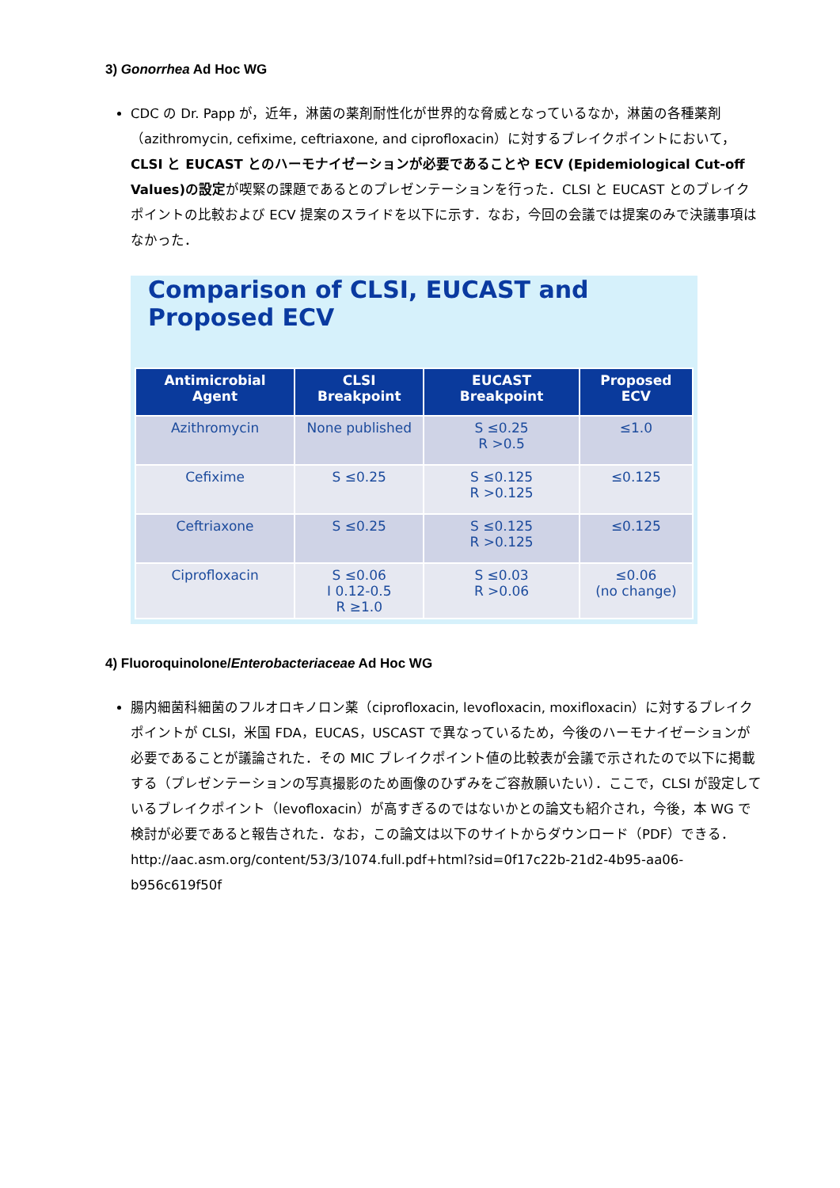3) Gonorrhea Ad Hoc WG
CDC の Dr. Papp が，近年，淋菌の薬剤耐性化が世界的な脅威となっているなか，淋菌の各種薬剤（azithromycin, cefixime, ceftriaxone, and ciprofloxacin）に対するブレイクポイントにおいて，CLSI と EUCAST とのハーモナイゼーションが必要であることや ECV (Epidemiological Cut-off Values)の設定が喫緊の課題であるとのプレゼンテーションを行った．CLSI と EUCAST とのブレイクポイントの比較および ECV 提案のスライドを以下に示す．なお，今回の会議では提案のみで決議事項はなかった．
Comparison of CLSI, EUCAST and Proposed ECV
| Antimicrobial Agent | CLSI Breakpoint | EUCAST Breakpoint | Proposed ECV |
| --- | --- | --- | --- |
| Azithromycin | None published | S ≤0.25 R >0.5 | ≤1.0 |
| Cefixime | S ≤0.25 | S ≤0.125 R >0.125 | ≤0.125 |
| Ceftriaxone | S ≤0.25 | S ≤0.125 R >0.125 | ≤0.125 |
| Ciprofloxacin | S ≤0.06 I 0.12-0.5 R ≥1.0 | S ≤0.03 R >0.06 | ≤0.06 (no change) |
4) Fluoroquinolone/Enterobacteriaceae Ad Hoc WG
腸内細菌科細菌のフルオロキノロン薬（ciprofloxacin, levofloxacin, moxifloxacin）に対するブレイクポイントが CLSI，米国 FDA，EUCAS，USCAST で異なっているため，今後のハーモナイゼーションが必要であることが議論された．その MIC ブレイクポイント値の比較表が会議で示されたので以下に掲載する（プレゼンテーションの写真撮影のため画像のひずみをご容赦願いたい）．ここで，CLSI が設定しているブレイクポイント（levofloxacin）が高すぎるのではないかとの論文も紹介され，今後，本 WG で検討が必要であると報告された．なお，この論文は以下のサイトからダウンロード（PDF）できる．
http://aac.asm.org/content/53/3/1074.full.pdf+html?sid=0f17c22b-21d2-4b95-aa06-b956c619f50f